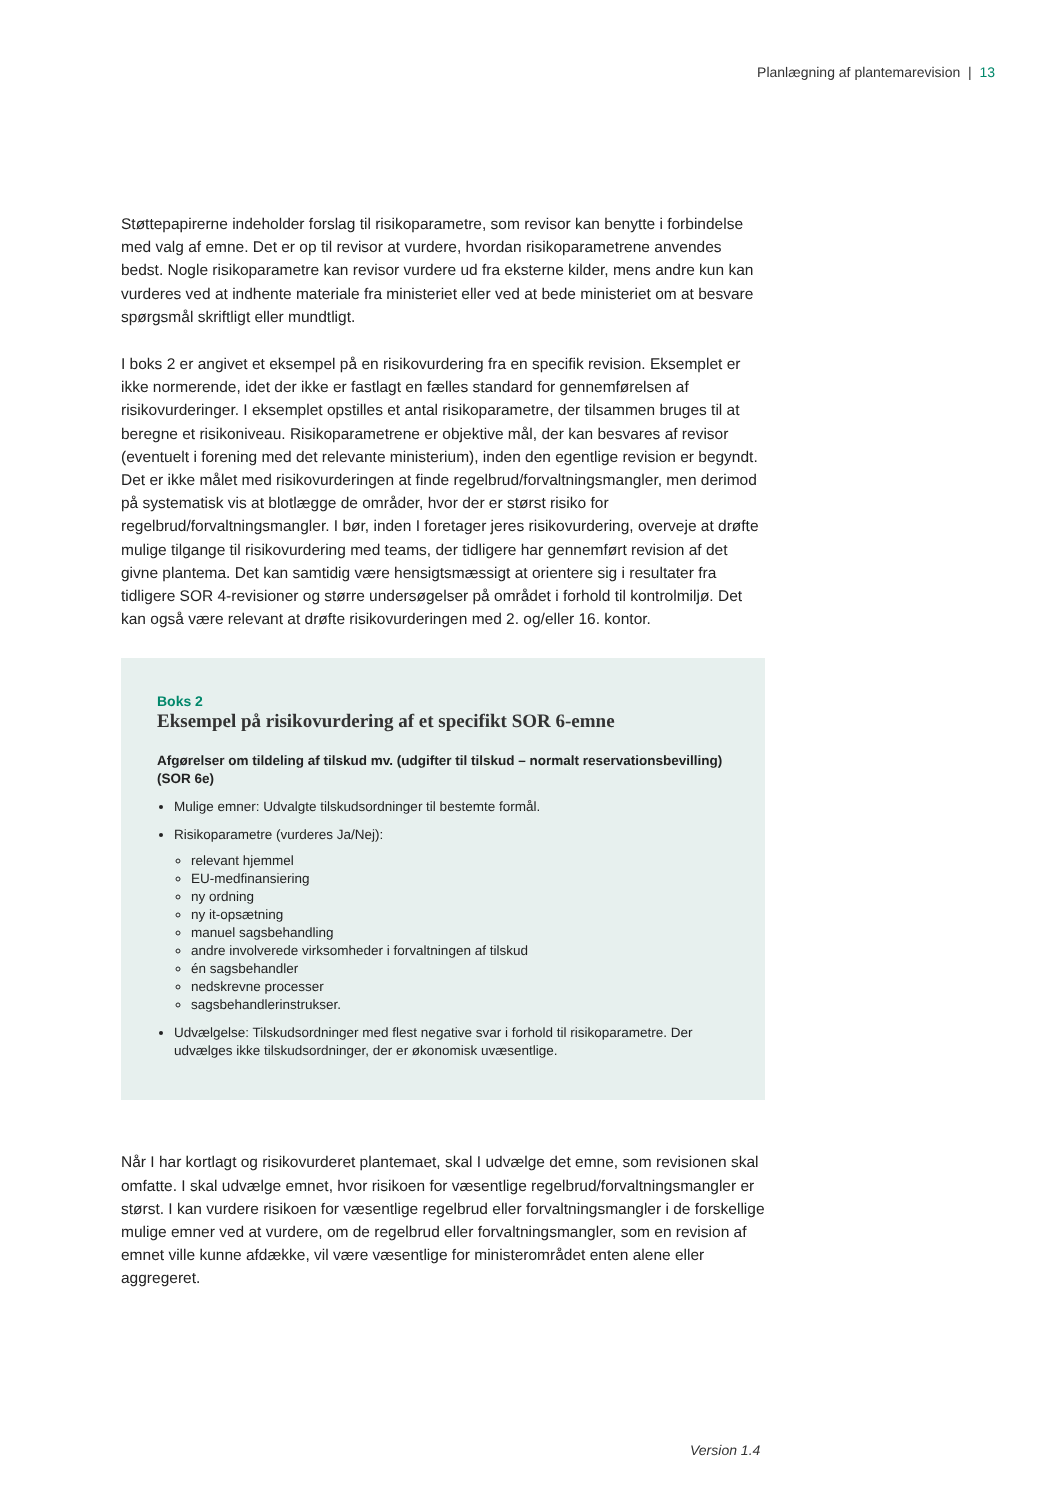Planlægning af plantemarevision | 13
Støttepapirerne indeholder forslag til risikoparametre, som revisor kan benytte i forbindelse med valg af emne. Det er op til revisor at vurdere, hvordan risikoparametrene anvendes bedst. Nogle risikoparametre kan revisor vurdere ud fra eksterne kilder, mens andre kun kan vurderes ved at indhente materiale fra ministeriet eller ved at bede ministeriet om at besvare spørgsmål skriftligt eller mundtligt.
I boks 2 er angivet et eksempel på en risikovurdering fra en specifik revision. Eksemplet er ikke normerende, idet der ikke er fastlagt en fælles standard for gennemførelsen af risikovurderinger. I eksemplet opstilles et antal risikoparametre, der tilsammen bruges til at beregne et risikoniveau. Risikoparametrene er objektive mål, der kan besvares af revisor (eventuelt i forening med det relevante ministerium), inden den egentlige revision er begyndt. Det er ikke målet med risikovurderingen at finde regelbrud/forvaltningsmangler, men derimod på systematisk vis at blotlægge de områder, hvor der er størst risiko for regelbrud/forvaltningsmangler. I bør, inden I foretager jeres risikovurdering, overveje at drøfte mulige tilgange til risikovurdering med teams, der tidligere har gennemført revision af det givne plantema. Det kan samtidig være hensigtsmæssigt at orientere sig i resultater fra tidligere SOR 4-revisioner og større undersøgelser på området i forhold til kontrolmiljø. Det kan også være relevant at drøfte risikovurderingen med 2. og/eller 16. kontor.
Boks 2
Eksempel på risikovurdering af et specifikt SOR 6-emne
Afgørelser om tildeling af tilskud mv. (udgifter til tilskud – normalt reservationsbevilling) (SOR 6e)
Mulige emner: Udvalgte tilskudsordninger til bestemte formål.
Risikoparametre (vurderes Ja/Nej):
relevant hjemmel
EU-medfinansiering
ny ordning
ny it-opsætning
manuel sagsbehandling
andre involverede virksomheder i forvaltningen af tilskud
én sagsbehandler
nedskrevne processer
sagsbehandlerinstrukser.
Udvælgelse: Tilskudsordninger med flest negative svar i forhold til risikoparametre. Der udvælges ikke tilskudsordninger, der er økonomisk uvæsentlige.
Når I har kortlagt og risikovurderet plantemaet, skal I udvælge det emne, som revisionen skal omfatte. I skal udvælge emnet, hvor risikoen for væsentlige regelbrud/forvaltningsmangler er størst. I kan vurdere risikoen for væsentlige regelbrud eller forvaltningsmangler i de forskellige mulige emner ved at vurdere, om de regelbrud eller forvaltningsmangler, som en revision af emnet ville kunne afdække, vil være væsentlige for ministerområdet enten alene eller aggregeret.
Version 1.4